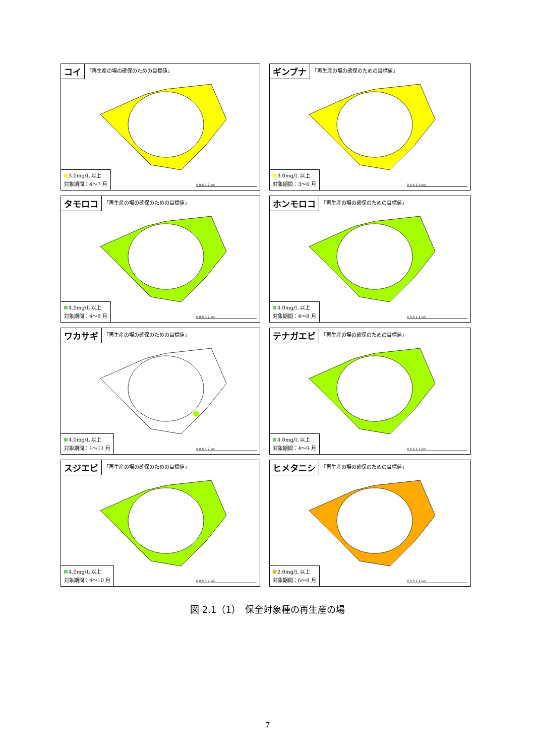コイ
「再生産の場の確保のための目標値」
3.0mg/L 以上
対象期間：4～7 月
0 0.5 1 2 km
ギンブナ
「再生産の場の確保のための目標値」
3.0mg/L 以上
対象期間：3～6 月
0 0.5 1 2 km
タモロコ
「再生産の場の確保のための目標値」
4.0mg/L 以上
対象期間：4～8 月
0 0.5 1 2 km
ホンモロコ
「再生産の場の確保のための目標値」
4.0mg/L 以上
対象期間：4～8 月
0 0.5 1 2 km
ワカサギ
「再生産の場の確保のための目標値」
4.0mg/L 以上
対象期間：1～11 月
0 0.5 1 2 km
テナガエビ
「再生産の場の確保のための目標値」
4.0mg/L 以上
対象期間：4～9 月
0 0.5 1 2 km
スジエビ
「再生産の場の確保のための目標値」
4.0mg/L 以上
対象期間：4～10 月
0 0.5 1 2 km
ヒメタニシ
「再生産の場の確保のための目標値」
2.0mg/L 以上
対象期間：6～8 月
0 0.5 1 2 km
図 2.1（1）　保全対象種の再生産の場
7